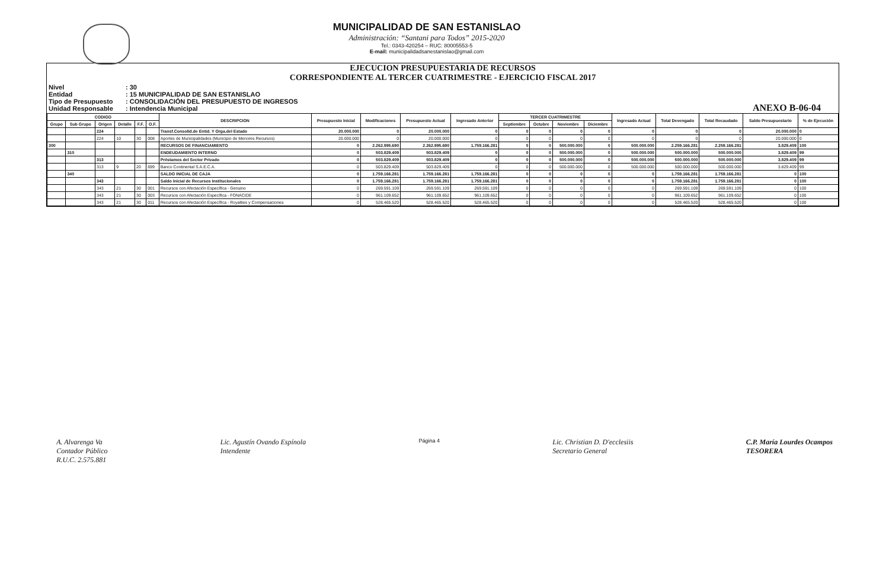MUNICIPALIDAD DE SAN ESTANISLAO
Administración: “Santani para Todos” 2015-2020
Tel.: 0343-420254 – RUC: 80005553-5
E-mail: municipalidadsanestanislao@gmail.com
EJECUCION PRESUPUESTARIA DE RECURSOS
CORRESPONDIENTE AL TERCER CUATRIMESTRE - EJERCICIO FISCAL 2017
Nivel: 30
Entidad: 15 MUNICIPALIDAD DE SAN ESTANISLAO
Tipo de Presupuesto: CONSOLIDACIÓN DEL PRESUPUESTO DE INGRESOS
Unidad Responsable: Intendencia Municipal
ANEXO B-06-04
| CODIGO | | | | | | DESCRIPCION | Presupuesto Inicial | Modificaciones | Presupuesto Actual | Ingresado Anterior | TERCER CUATRIMESTRE | | | | Ingresado Actual | Total Devengado | Total Recaudado | Saldo Presupuestario | % de Ejecución |
| --- | --- | --- | --- | --- | --- | --- | --- | --- | --- | --- | --- | --- | --- | --- | --- | --- | --- | --- | --- |
| Grupo | Sub Grupo | Origen | Detalle | F.F. | O.F. | | | | | | Septiembre | Octubre | Noviembre | Diciembre | | | | | |
| | | 224 | | | | Transf.Consolid.de Entid. Y Orga.del Estado | 20.000.000 | 0 | 20.000.000 | 0 | 0 | 0 | 0 | 0 | 0 | 0 | 0 | 20.000.000 | 0 |
| | | 224 | 10 | 30 | 008 | Aportes de Municipalidades (Municipio de Menores Recursos) | 20.000.000 | 0 | 20.000.000 | 0 | 0 | 0 | 0 | 0 | 0 | 0 | 0 | 20.000.000 | 0 |
| 300 | | | | | | RECURSOS DE FINANCIAMIENTO | 0 | 2.262.995.690 | 2.262.995.690 | 1.759.166.281 | 0 | 0 | 500.000.000 | 0 | 500.000.000 | 2.259.166.281 | 2.259.166.281 | 3.829.409 | 100 |
| | 310 | | | | | ENDEUDAMIENTO INTERNO | 0 | 503.829.409 | 503.829.409 | 0 | 0 | 0 | 500.000.000 | 0 | 500.000.000 | 500.000.000 | 500.000.000 | 3.829.409 | 99 |
| | | 313 | | | | Préstamos del Sector Privado | 0 | 503.829.409 | 503.829.409 | 0 | 0 | 0 | 500.000.000 | 0 | 500.000.000 | 500.000.000 | 500.000.000 | 3.829.409 | 99 |
| | | 313 | 9 | 20 | 699 | Banco Continental S.A.E.C.A. | 0 | 503.829.409 | 503.829.409 | 0 | 0 | 0 | 500.000.000 | 0 | 500.000.000 | 500.000.000 | 500.000.000 | 3.829.409 | 99 |
| | 340 | | | | | SALDO INICIAL DE CAJA | 0 | 1.759.166.281 | 1.759.166.281 | 1.759.166.281 | 0 | 0 | 0 | 0 | 0 | 1.759.166.281 | 1.759.166.281 | 0 | 100 |
| | | 343 | | | | Saldo Inicial de Recursos Institucionales | 0 | 1.759.166.281 | 1.759.166.281 | 1.759.166.281 | 0 | 0 | 0 | 0 | 0 | 1.759.166.281 | 1.759.166.281 | 0 | 100 |
| | | 343 | 21 | 30 | 001 | Recursos con Afectación Específica - Genuino | 0 | 269.591.109 | 269.591.109 | 269.591.109 | 0 | 0 | 0 | 0 | 0 | 269.591.109 | 269.591.109 | 0 | 100 |
| | | 343 | 21 | 30 | 003 | Recursos con Afectación Específica - FONACIDE | 0 | 961.109.652 | 961.109.652 | 961.109.652 | 0 | 0 | 0 | 0 | 0 | 961.109.652 | 961.109.652 | 0 | 100 |
| | | 343 | 21 | 30 | 011 | Recursos con Afectación Específica - Royalties y Compensaciones | 0 | 528.465.520 | 528.465.520 | 528.465.520 | 0 | 0 | 0 | 0 | 0 | 528.465.520 | 528.465.520 | 0 | 100 |
A. Alvarenga Va
Contador Público
R.U.C. 2.575.881
Lic. Agustín Ovando Espínola
Intendente
Página 4
Lic. Christian D. D'ecclesiis
Secretario General
C.P. María Lourdes Ocampos
TESORERA